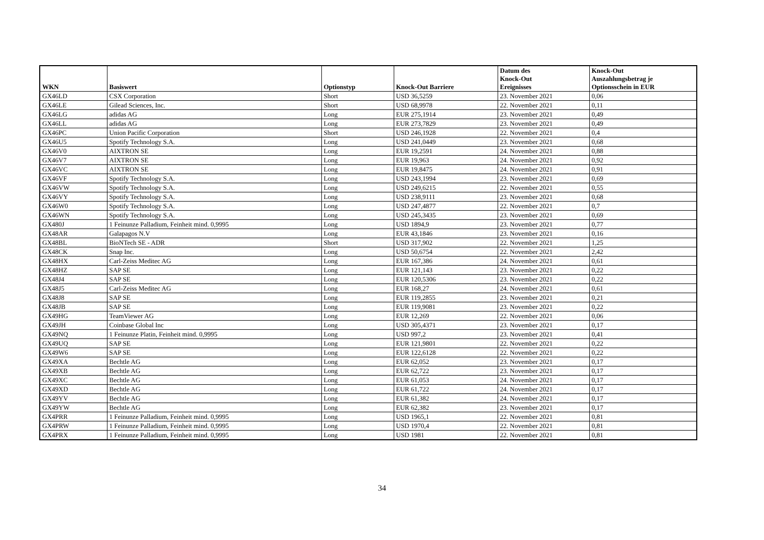| WKN | Basiswert | Optionstyp | Knock-Out Barriere | Datum des Knock-Out Ereignisses | Knock-Out Auszahlungsbetrag je Optionsschein in EUR |
| --- | --- | --- | --- | --- | --- |
| GX46LD | CSX Corporation | Short | USD 36,5259 | 23. November 2021 | 0,06 |
| GX46LE | Gilead Sciences, Inc. | Short | USD 68,9978 | 22. November 2021 | 0,11 |
| GX46LG | adidas AG | Long | EUR 275,1914 | 23. November 2021 | 0,49 |
| GX46LL | adidas AG | Long | EUR 273,7829 | 23. November 2021 | 0,49 |
| GX46PC | Union Pacific Corporation | Short | USD 246,1928 | 22. November 2021 | 0,4 |
| GX46U5 | Spotify Technology S.A. | Long | USD 241,0449 | 23. November 2021 | 0,68 |
| GX46V0 | AIXTRON SE | Long | EUR 19,2591 | 24. November 2021 | 0,88 |
| GX46V7 | AIXTRON SE | Long | EUR 19,963 | 24. November 2021 | 0,92 |
| GX46VC | AIXTRON SE | Long | EUR 19,8475 | 24. November 2021 | 0,91 |
| GX46VF | Spotify Technology S.A. | Long | USD 243,1994 | 23. November 2021 | 0,69 |
| GX46VW | Spotify Technology S.A. | Long | USD 249,6215 | 22. November 2021 | 0,55 |
| GX46VY | Spotify Technology S.A. | Long | USD 238,9111 | 23. November 2021 | 0,68 |
| GX46W0 | Spotify Technology S.A. | Long | USD 247,4877 | 22. November 2021 | 0,7 |
| GX46WN | Spotify Technology S.A. | Long | USD 245,3435 | 23. November 2021 | 0,69 |
| GX480J | 1 Feinunze Palladium, Feinheit mind. 0,9995 | Long | USD 1894,9 | 23. November 2021 | 0,77 |
| GX48AR | Galapagos N.V | Long | EUR 43,1846 | 23. November 2021 | 0,16 |
| GX48BL | BioNTech SE - ADR | Short | USD 317,902 | 22. November 2021 | 1,25 |
| GX48CK | Snap Inc. | Long | USD 50,6754 | 22. November 2021 | 2,42 |
| GX48HX | Carl-Zeiss Meditec AG | Long | EUR 167,386 | 24. November 2021 | 0,61 |
| GX48HZ | SAP SE | Long | EUR 121,143 | 23. November 2021 | 0,22 |
| GX48J4 | SAP SE | Long | EUR 120,5306 | 23. November 2021 | 0,22 |
| GX48J5 | Carl-Zeiss Meditec AG | Long | EUR 168,27 | 24. November 2021 | 0,61 |
| GX48J8 | SAP SE | Long | EUR 119,2855 | 23. November 2021 | 0,21 |
| GX48JB | SAP SE | Long | EUR 119,9081 | 23. November 2021 | 0,22 |
| GX49HG | TeamViewer AG | Long | EUR 12,269 | 22. November 2021 | 0,06 |
| GX49JH | Coinbase Global Inc | Long | USD 305,4371 | 23. November 2021 | 0,17 |
| GX49NQ | 1 Feinunze Platin, Feinheit mind. 0,9995 | Long | USD 997,2 | 23. November 2021 | 0,41 |
| GX49UQ | SAP SE | Long | EUR 121,9801 | 22. November 2021 | 0,22 |
| GX49W6 | SAP SE | Long | EUR 122,6128 | 22. November 2021 | 0,22 |
| GX49XA | Bechtle AG | Long | EUR 62,052 | 23. November 2021 | 0,17 |
| GX49XB | Bechtle AG | Long | EUR 62,722 | 23. November 2021 | 0,17 |
| GX49XC | Bechtle AG | Long | EUR 61,053 | 24. November 2021 | 0,17 |
| GX49XD | Bechtle AG | Long | EUR 61,722 | 24. November 2021 | 0,17 |
| GX49YV | Bechtle AG | Long | EUR 61,382 | 24. November 2021 | 0,17 |
| GX49YW | Bechtle AG | Long | EUR 62,382 | 23. November 2021 | 0,17 |
| GX4PRR | 1 Feinunze Palladium, Feinheit mind. 0,9995 | Long | USD 1965,1 | 22. November 2021 | 0,81 |
| GX4PRW | 1 Feinunze Palladium, Feinheit mind. 0,9995 | Long | USD 1970,4 | 22. November 2021 | 0,81 |
| GX4PRX | 1 Feinunze Palladium, Feinheit mind. 0,9995 | Long | USD 1981 | 22. November 2021 | 0,81 |
34